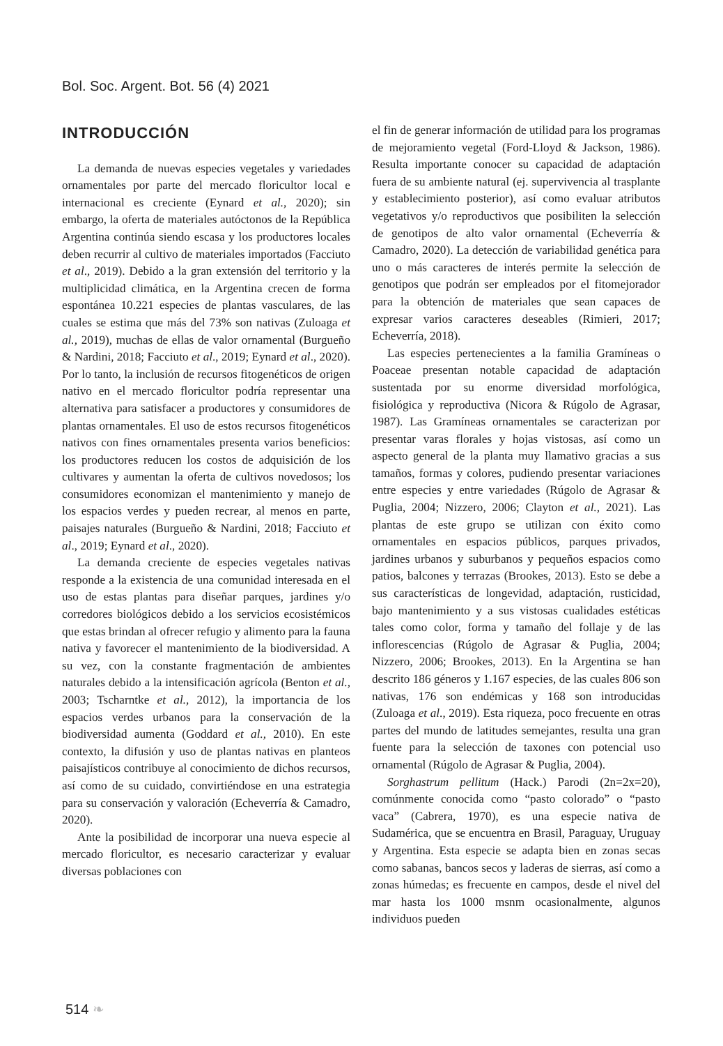Bol. Soc. Argent. Bot. 56 (4) 2021
INTRODUCCIÓN
La demanda de nuevas especies vegetales y variedades ornamentales por parte del mercado floricultor local e internacional es creciente (Eynard et al., 2020); sin embargo, la oferta de materiales autóctonos de la República Argentina continúa siendo escasa y los productores locales deben recurrir al cultivo de materiales importados (Facciuto et al., 2019). Debido a la gran extensión del territorio y la multiplicidad climática, en la Argentina crecen de forma espontánea 10.221 especies de plantas vasculares, de las cuales se estima que más del 73% son nativas (Zuloaga et al., 2019), muchas de ellas de valor ornamental (Burgueño & Nardini, 2018; Facciuto et al., 2019; Eynard et al., 2020). Por lo tanto, la inclusión de recursos fitogenéticos de origen nativo en el mercado floricultor podría representar una alternativa para satisfacer a productores y consumidores de plantas ornamentales. El uso de estos recursos fitogenéticos nativos con fines ornamentales presenta varios beneficios: los productores reducen los costos de adquisición de los cultivares y aumentan la oferta de cultivos novedosos; los consumidores economizan el mantenimiento y manejo de los espacios verdes y pueden recrear, al menos en parte, paisajes naturales (Burgueño & Nardini, 2018; Facciuto et al., 2019; Eynard et al., 2020).
La demanda creciente de especies vegetales nativas responde a la existencia de una comunidad interesada en el uso de estas plantas para diseñar parques, jardines y/o corredores biológicos debido a los servicios ecosistémicos que estas brindan al ofrecer refugio y alimento para la fauna nativa y favorecer el mantenimiento de la biodiversidad. A su vez, con la constante fragmentación de ambientes naturales debido a la intensificación agrícola (Benton et al., 2003; Tscharntke et al., 2012), la importancia de los espacios verdes urbanos para la conservación de la biodiversidad aumenta (Goddard et al., 2010). En este contexto, la difusión y uso de plantas nativas en planteos paisajísticos contribuye al conocimiento de dichos recursos, así como de su cuidado, convirtiéndose en una estrategia para su conservación y valoración (Echeverría & Camadro, 2020).
Ante la posibilidad de incorporar una nueva especie al mercado floricultor, es necesario caracterizar y evaluar diversas poblaciones con
el fin de generar información de utilidad para los programas de mejoramiento vegetal (Ford-Lloyd & Jackson, 1986). Resulta importante conocer su capacidad de adaptación fuera de su ambiente natural (ej. supervivencia al trasplante y establecimiento posterior), así como evaluar atributos vegetativos y/o reproductivos que posibiliten la selección de genotipos de alto valor ornamental (Echeverría & Camadro, 2020). La detección de variabilidad genética para uno o más caracteres de interés permite la selección de genotipos que podrán ser empleados por el fitomejorador para la obtención de materiales que sean capaces de expresar varios caracteres deseables (Rimieri, 2017; Echeverría, 2018).
Las especies pertenecientes a la familia Gramíneas o Poaceae presentan notable capacidad de adaptación sustentada por su enorme diversidad morfológica, fisiológica y reproductiva (Nicora & Rúgolo de Agrasar, 1987). Las Gramíneas ornamentales se caracterizan por presentar varas florales y hojas vistosas, así como un aspecto general de la planta muy llamativo gracias a sus tamaños, formas y colores, pudiendo presentar variaciones entre especies y entre variedades (Rúgolo de Agrasar & Puglia, 2004; Nizzero, 2006; Clayton et al., 2021). Las plantas de este grupo se utilizan con éxito como ornamentales en espacios públicos, parques privados, jardines urbanos y suburbanos y pequeños espacios como patios, balcones y terrazas (Brookes, 2013). Esto se debe a sus características de longevidad, adaptación, rusticidad, bajo mantenimiento y a sus vistosas cualidades estéticas tales como color, forma y tamaño del follaje y de las inflorescencias (Rúgolo de Agrasar & Puglia, 2004; Nizzero, 2006; Brookes, 2013). En la Argentina se han descrito 186 géneros y 1.167 especies, de las cuales 806 son nativas, 176 son endémicas y 168 son introducidas (Zuloaga et al., 2019). Esta riqueza, poco frecuente en otras partes del mundo de latitudes semejantes, resulta una gran fuente para la selección de taxones con potencial uso ornamental (Rúgolo de Agrasar & Puglia, 2004).
Sorghastrum pellitum (Hack.) Parodi (2n=2x=20), comúnmente conocida como “pasto colorado” o “pasto vaca” (Cabrera, 1970), es una especie nativa de Sudamérica, que se encuentra en Brasil, Paraguay, Uruguay y Argentina. Esta especie se adapta bien en zonas secas como sabanas, bancos secos y laderas de sierras, así como a zonas húmedas; es frecuente en campos, desde el nivel del mar hasta los 1000 msnm ocasionalmente, algunos individuos pueden
514 ❧